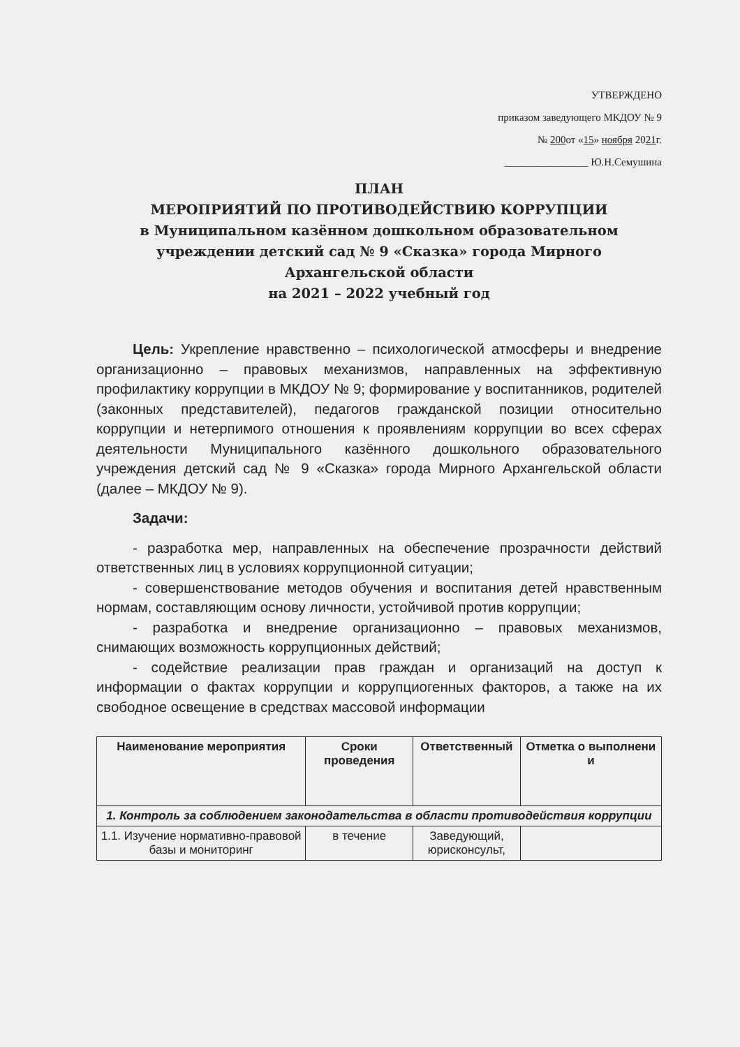УТВЕРЖДЕНО
приказом заведующего МКДОУ № 9
№ 200от «15» ноября 2021г.
________________ Ю.Н.Семушина
ПЛАН
МЕРОПРИЯТИЙ ПО ПРОТИВОДЕЙСТВИЮ КОРРУПЦИИ
в Муниципальном казённом дошкольном образовательном учреждении детский сад № 9 «Сказка» города Мирного Архангельской области
на 2021 – 2022 учебный год
Цель: Укрепление нравственно – психологической атмосферы и внедрение организационно – правовых механизмов, направленных на эффективную профилактику коррупции в МКДОУ № 9; формирование у воспитанников, родителей (законных представителей), педагогов гражданской позиции относительно коррупции и нетерпимого отношения к проявлениям коррупции во всех сферах деятельности Муниципального казённого дошкольного образовательного учреждения детский сад № 9 «Сказка» города Мирного Архангельской области (далее – МКДОУ № 9).
Задачи:
- разработка мер, направленных на обеспечение прозрачности действий ответственных лиц в условиях коррупционной ситуации;
- совершенствование методов обучения и воспитания детей нравственным нормам, составляющим основу личности, устойчивой против коррупции;
- разработка и внедрение организационно – правовых механизмов, снимающих возможность коррупционных действий;
- содействие реализации прав граждан и организаций на доступ к информации о фактах коррупции и коррупциогенных факторов, а также на их свободное освещение в средствах массовой информации
| Наименование мероприятия | Сроки проведения | Ответственный | Отметка о выполнени и |
| --- | --- | --- | --- |
| 1. Контроль за соблюдением законодательства в области противодействия коррупции | | | |
| 1.1. Изучение нормативно-правовой базы и мониторинг | в течение | Заведующий, юрисконсульт, | |